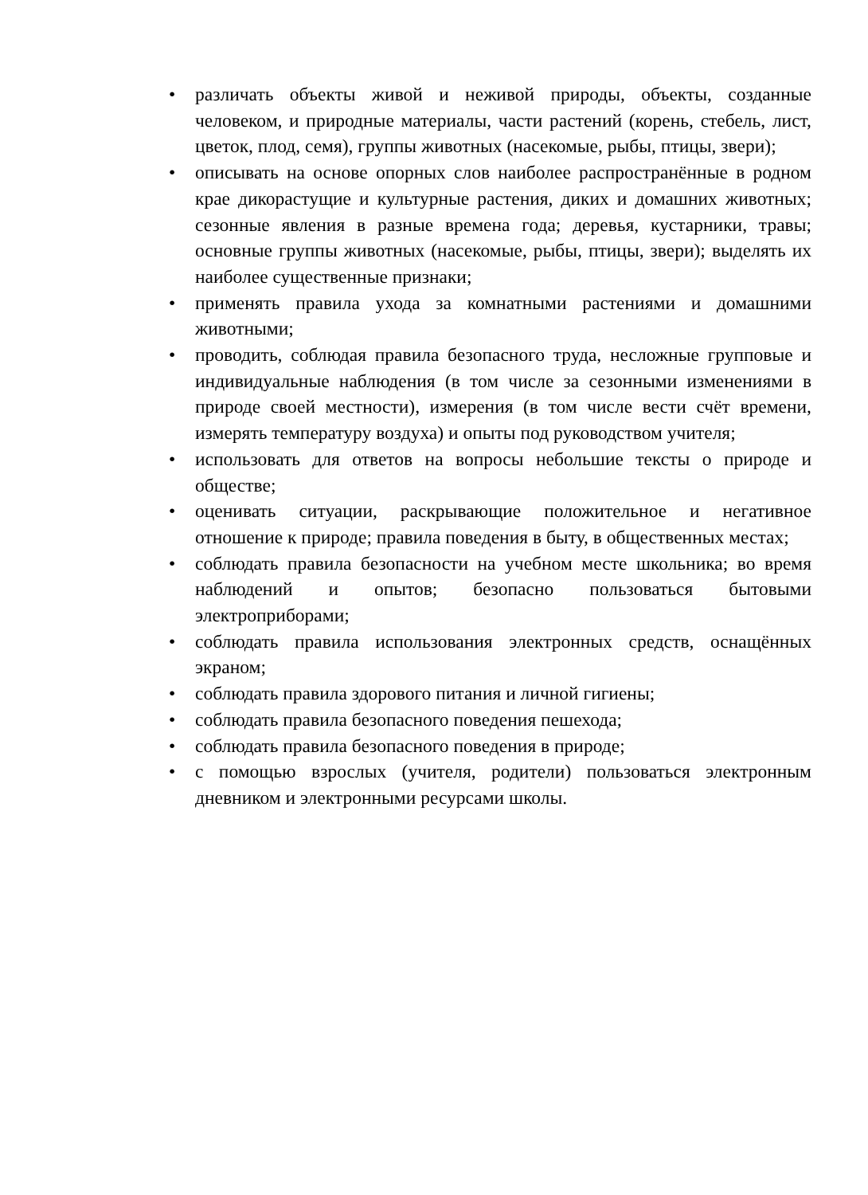• различать объекты живой и неживой природы, объекты, созданные человеком, и природные материалы, части растений (корень, стебель, лист, цветок, плод, семя), группы животных (насекомые, рыбы, птицы, звери);
• описывать на основе опорных слов наиболее распространённые в родном крае дикорастущие и культурные растения, диких и домашних животных; сезонные явления в разные времена года; деревья, кустарники, травы; основные группы животных (насекомые, рыбы, птицы, звери); выделять их наиболее существенные признаки;
• применять правила ухода за комнатными растениями и домашними животными;
• проводить, соблюдая правила безопасного труда, несложные групповые и индивидуальные наблюдения (в том числе за сезонными изменениями в природе своей местности), измерения (в том числе вести счёт времени, измерять температуру воздуха) и опыты под руководством учителя;
• использовать для ответов на вопросы небольшие тексты о природе и обществе;
• оценивать ситуации, раскрывающие положительное и негативное отношение к природе; правила поведения в быту, в общественных местах;
• соблюдать правила безопасности на учебном месте школьника; во время наблюдений и опытов; безопасно пользоваться бытовыми электроприборами;
• соблюдать правила использования электронных средств, оснащённых экраном;
• соблюдать правила здорового питания и личной гигиены;
• соблюдать правила безопасного поведения пешехода;
• соблюдать правила безопасного поведения в природе;
• с помощью взрослых (учителя, родители) пользоваться электронным дневником и электронными ресурсами школы.